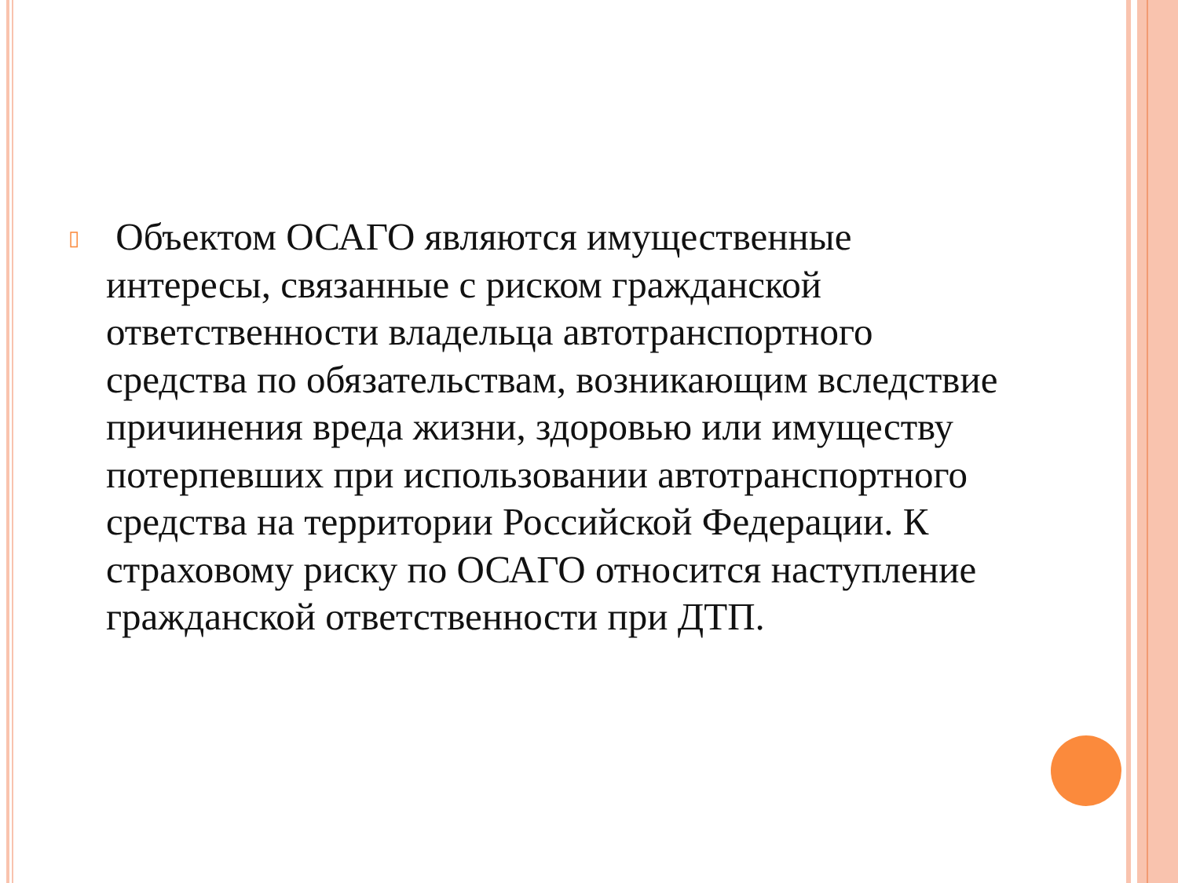▯ Объектом ОСАГО являются имущественные интересы, связанные с риском гражданской ответственности владельца автотранспортного средства по обязательствам, возникающим вследствие причинения вреда жизни, здоровью или имуществу потерпевших при использовании автотранспортного средства на территории Российской Федерации. К страховому риску по ОСАГО относится наступление гражданской ответственности при ДТП.